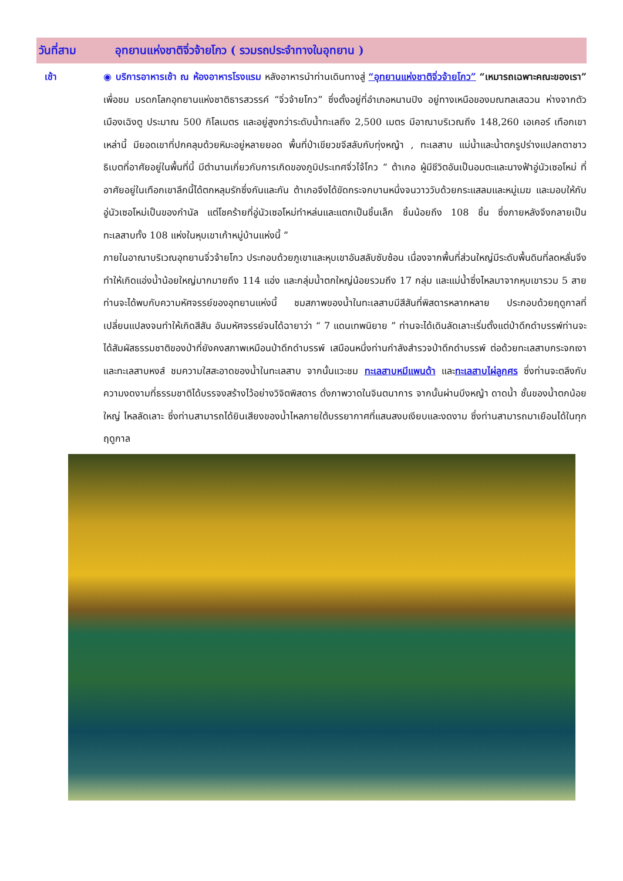วันที่สาม อุทยานแห่งชาติจิ่วจ้ายโกว ( รวมรถประจำทางในอุทยาน )
เช้า
◉ บริการอาหารเช้า ณ ห้องอาหารโรงแรม หลังอาหารนำท่านเดินทางสู่ “อุทยานแห่งชาติจิ่วจ้ายโกว” “เหมารถเฉพาะคณะของเรา” เพื่อชม มรดกโลกอุทยานแห่งชาติธารสวรรค์ “จิ่วจ้ายโกว” ซึ่งตั้งอยู่ที่อำเภอหนานปิง อยู่ทางเหนือของมณฑลเสฉวน ห่างจากตัวเมืองเฉิงตู ประมาณ 500 กิโลเมตร และอยู่สูงกว่าระดับน้ำทะเลถึง 2,500 เมตร มีอาณาบริเวณถึง 148,260 เอเคอร์ เทือกเขาเหล่านี้ มียอดเขาที่ปกคลุมด้วยหิมะอยู่หลายยอด พื้นที่ป่าเขียวขจีสลับกับทุ่งหญ้า , ทะเลสาบ แม่น้ำและน้ำตกรูปร่างแปลกตาชาวธิเบตที่อาศัยอยู่ในพื้นที่นี้ มีตำนานเกี่ยวกับการเกิดของภูมิประเทศจิ่วไจ้โกว “ ต้าเกอ ผู้มีชีวิตอันเป็นอมตะและนางฟ้าอู่นัวเซอโหม่ ที่อาศัยอยู่ในเทือกเขาลึกนี้ได้ตกหลุมรักซึ่งกันและกัน ต้าเกอจึงได้ขัดกระจกบานหนึ่งจนวาววับด้วยกระแสลมและหมู่เมฆ และมอบให้กับอู่นัวเซอโหม่เป็นของกำนัล แต่โชคร้ายที่อู่นัวเซอโหม่ทำหล่นและแตกเป็นชิ้นเล็ก ชิ้นน้อยถึง 108 ชิ้น ซึ่งภายหลังจึงกลายเป็นทะเลสาบทั้ง 108 แห่งในหุบเขาเก้าหมู่บ้านแห่งนี้ ”
ภายในอาณาบริเวณอุทยานจิ่วจ้ายโกว ประกอบด้วยภูเขาและหุบเขาอันสลับซับซ้อน เนื่องจากพื้นที่ส่วนใหญ่มีระดับพื้นดินที่ลดหลั่นจึงทำให้เกิดแอ่งน้ำน้อยใหญ่มากมายถึง 114 แอ่ง และกลุ่มน้ำตกใหญ่น้อยรวมถึง 17 กลุ่ม และแม่น้ำซึ่งไหลมาจากหุบเขารวม 5 สาย ท่านจะได้พบกับความหัศจรรย์ของอุทยานแห่งนี้ ชมสภาพของน้ำในทะเลสาบมีสีสันที่พิสดารหลากหลาย ประกอบด้วยฤดูกาลที่เปลี่ยนแปลงจนทำให้เกิดสีสัน อันมหัศจรรย์จนได้ฉายาว่า “ 7 แดนเทพนิยาย ” ท่านจะได้เดินลัดเลาะเริ่มตั้งแต่ป่าดึกดำบรรพ์ท่านจะได้สัมผัสธรรมชาติของป่าที่ยังคงสภาพเหมือนป่าดึกดำบรรพ์ เสมือนหนึ่งท่านกำลังสำรวจป่าดึกดำบรรพ์ ต่อด้วยทะเลสาบกระจกเงาและทะเลสาบหงส์ ชมความใสสะอาดของน้ำในทะเลสาบ จากนั้นแวะชม ทะเลสาบหมีแพนด้า และทะเลสาบไผ่ลูกศร ซึ่งท่านจะตลึงกับความงดงามที่ธรรมชาติได้บรรจงสร้างไว้อย่างวิจิตพิสดาร ดั่งภาพวาดในจินตนาการ จากนั้นผ่านบึงหญ้า ดาดน้ำ ชั้นของน้ำตกน้อยใหญ่ ไหลลัดเลาะ ซึ่งท่านสามารถได้ยินเสียงของน้ำไหลภายใต้บรรยากาศที่แสนสงบเงียบและงดงาม ซึ่งท่านสามารถมาเยือนได้ในทุกฤดูกาล